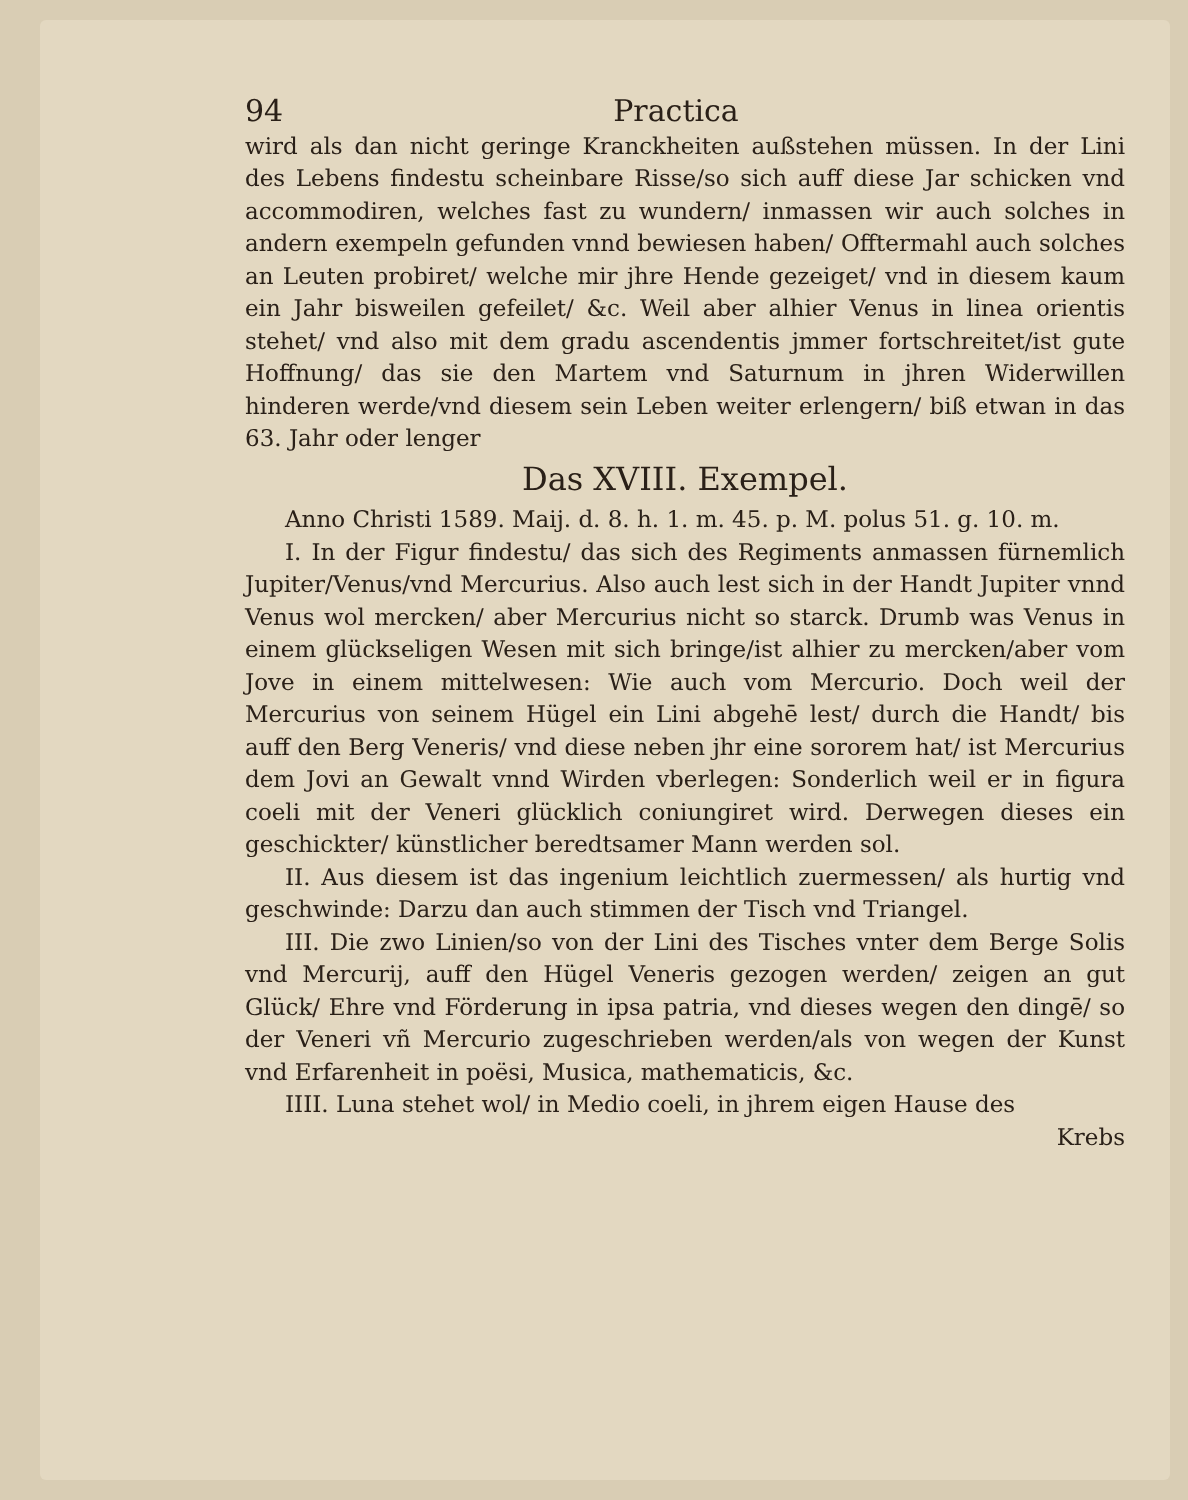94 Practica
wird als dan nicht geringe Kranckheiten außstehen müssen. In der Lini des Lebens findestu scheinbare Risse/so sich auff diese Jar schicken vnd accommodiren, welches fast zu wundern/ inmassen wir auch solches in andern exempeln gefunden vnnd bewiesen haben/ Offtermahl auch solches an Leuten probiret/ welche mir jhre Hende gezeiget/ vnd in diesem kaum ein Jahr bisweilen gefeilet/ &c. Weil aber alhier Venus in linea orientis stehet/ vnd also mit dem gradu ascendentis jmmer fortschreitet/ist gute Hoffnung/ das sie den Martem vnd Saturnum in jhren Widerwillen hinderen werde/vnd diesem sein Leben weiter erlengern/ biß etwan in das 63. Jahr oder lenger
Das XVIII. Exempel.
Anno Christi 1589. Maij. d. 8. h. 1. m. 45. p. M. polus 51. g. 10. m.
I. In der Figur findestu/ das sich des Regiments anmassen fürnemlich Jupiter/Venus/vnd Mercurius. Also auch lest sich in der Handt Jupiter vnnd Venus wol mercken/ aber Mercurius nicht so starck. Drumb was Venus in einem glückseligen Wesen mit sich bringe/ist alhier zu mercken/aber vom Jove in einem mittelwesen: Wie auch vom Mercurio. Doch weil der Mercurius von seinem Hügel ein Lini abgehē lest/ durch die Handt/ bis auff den Berg Veneris/ vnd diese neben jhr eine sororem hat/ ist Mercurius dem Jovi an Gewalt vnnd Wirden vberlegen: Sonderlich weil er in figura coeli mit der Veneri glücklich coniungiret wird. Derwegen dieses ein geschickter/ künstlicher beredtsamer Mann werden sol.
II. Aus diesem ist das ingenium leichtlich zuermessen/ als hurtig vnd geschwinde: Darzu dan auch stimmen der Tisch vnd Triangel.
III. Die zwo Linien/so von der Lini des Tisches vnter dem Berge Solis vnd Mercurij, auff den Hügel Veneris gezogen werden/ zeigen an gut Glück/ Ehre vnd Förderung in ipsa patria, vnd dieses wegen den dingē/ so der Veneri vñ Mercurio zugeschrieben werden/als von wegen der Kunst vnd Erfarenheit in poësi, Musica, mathematicis, &c.
IIII. Luna stehet wol/ in Medio coeli, in jhrem eigen Hause des
Krebs